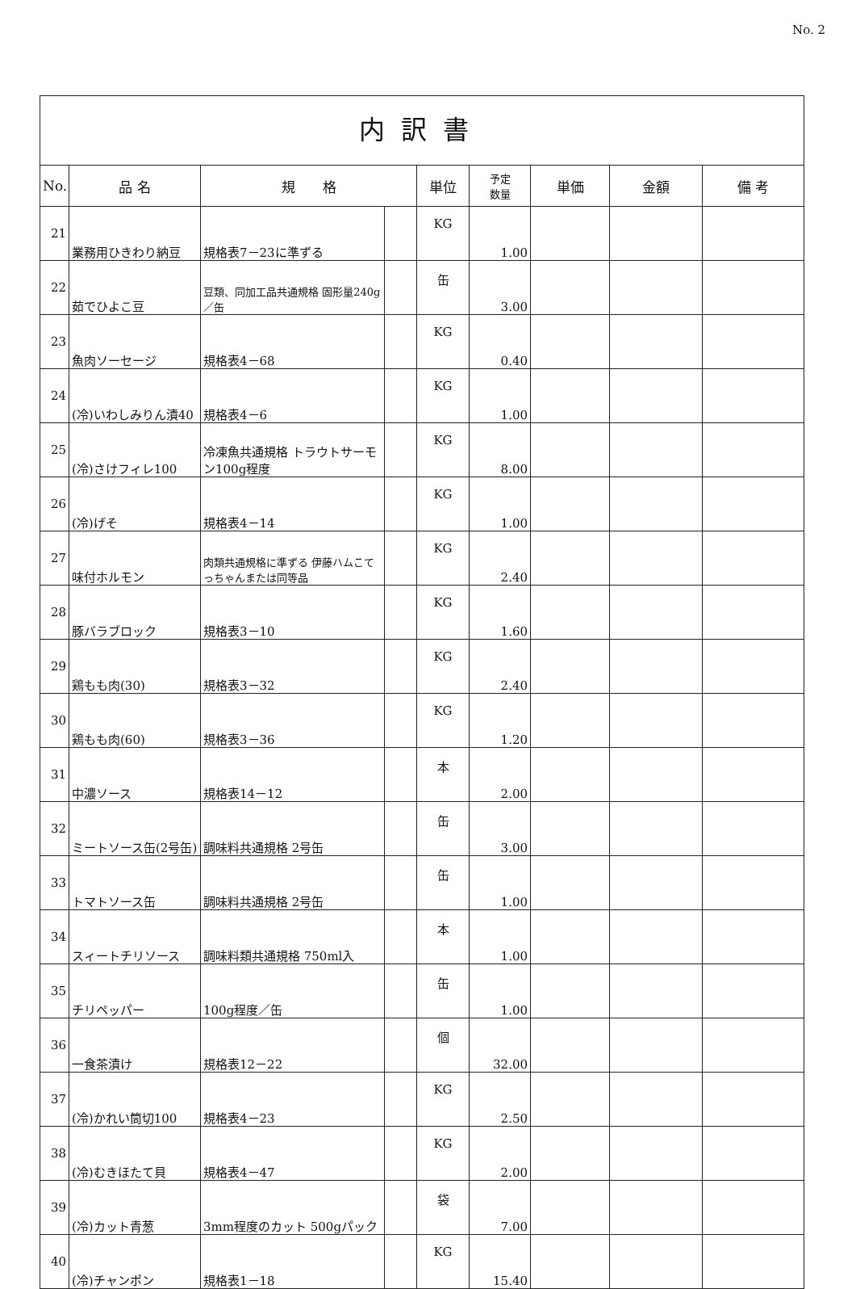No. 2
内訳書
| No. | 品 名 | 規 格 | | 単位 | 予定 数量 | 単価 | 金額 | 備 考 |
| --- | --- | --- | --- | --- | --- | --- | --- | --- |
| 21 | 業務用ひきわり納豆 | 規格表7－23に準ずる | | KG | 1.00 | | | |
| 22 | 茹でひよこ豆 | 豆類、同加工品共通規格 固形量240g／缶 | | 缶 | 3.00 | | | |
| 23 | 魚肉ソーセージ | 規格表4－68 | | KG | 0.40 | | | |
| 24 | (冷)いわしみりん漬40 | 規格表4－6 | | KG | 1.00 | | | |
| 25 | (冷)さけフィレ100 | 冷凍魚共通規格 トラウトサーモン100g程度 | | KG | 8.00 | | | |
| 26 | (冷)げそ | 規格表4－14 | | KG | 1.00 | | | |
| 27 | 味付ホルモン | 肉類共通規格に準ずる 伊藤ハムこてっちゃんまたは同等品 | | KG | 2.40 | | | |
| 28 | 豚バラブロック | 規格表3－10 | | KG | 1.60 | | | |
| 29 | 鶏もも肉(30) | 規格表3－32 | | KG | 2.40 | | | |
| 30 | 鶏もも肉(60) | 規格表3－36 | | KG | 1.20 | | | |
| 31 | 中濃ソース | 規格表14－12 | | 本 | 2.00 | | | |
| 32 | ミートソース缶(2号缶) | 調味料共通規格 2号缶 | | 缶 | 3.00 | | | |
| 33 | トマトソース缶 | 調味料共通規格 2号缶 | | 缶 | 1.00 | | | |
| 34 | スィートチリソース | 調味料類共通規格 750ml入 | | 本 | 1.00 | | | |
| 35 | チリペッパー | 100g程度／缶 | | 缶 | 1.00 | | | |
| 36 | 一食茶漬け | 規格表12－22 | | 個 | 32.00 | | | |
| 37 | (冷)かれい筒切100 | 規格表4－23 | | KG | 2.50 | | | |
| 38 | (冷)むきほたて貝 | 規格表4－47 | | KG | 2.00 | | | |
| 39 | (冷)カット青葱 | 3mm程度のカット 500gパック | | 袋 | 7.00 | | | |
| 40 | (冷)チャンポン | 規格表1－18 | | KG | 15.40 | | | |